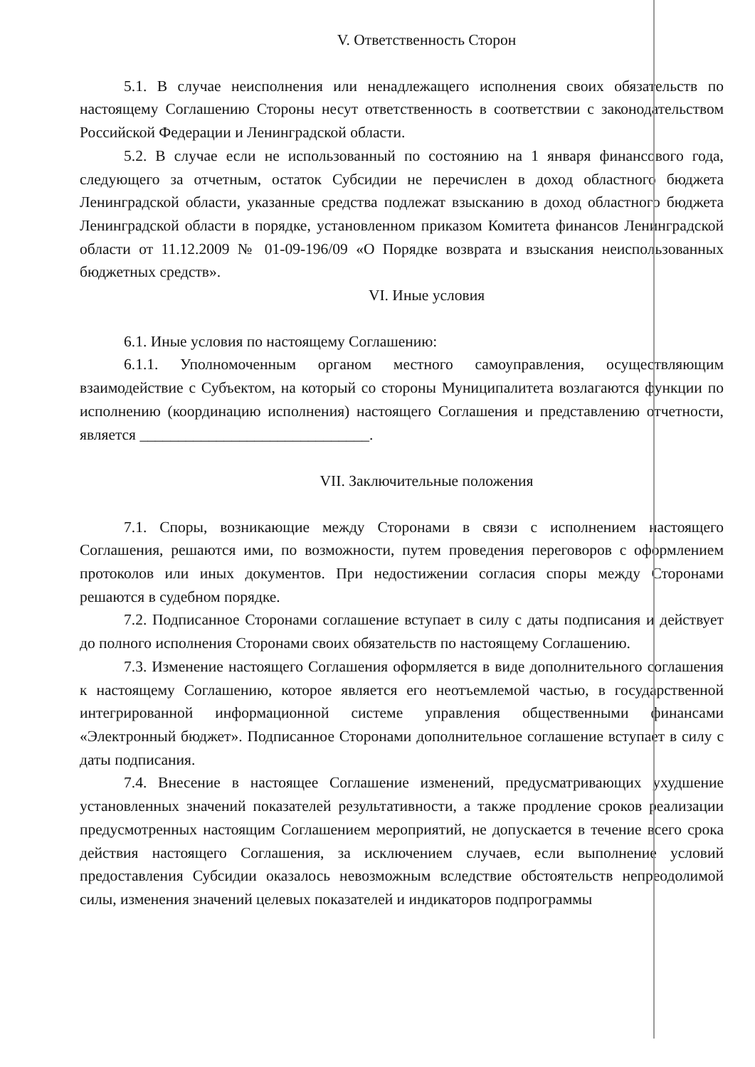V. Ответственность Сторон
5.1. В случае неисполнения или ненадлежащего исполнения своих обязательств по настоящему Соглашению Стороны несут ответственность в соответствии с законодательством Российской Федерации и Ленинградской области.
5.2. В случае если не использованный по состоянию на 1 января финансового года, следующего за отчетным, остаток Субсидии не перечислен в доход областного бюджета Ленинградской области, указанные средства подлежат взысканию в доход областного бюджета Ленинградской области в порядке, установленном приказом Комитета финансов Ленинградской области от 11.12.2009 № 01-09-196/09 «О Порядке возврата и взыскания неиспользованных бюджетных средств».
VI. Иные условия
6.1. Иные условия по настоящему Соглашению:
6.1.1. Уполномоченным органом местного самоуправления, осуществляющим взаимодействие с Субъектом, на который со стороны Муниципалитета возлагаются функции по исполнению (координацию исполнения) настоящего Соглашения и представлению отчетности, является ______________________________.
VII. Заключительные положения
7.1. Споры, возникающие между Сторонами в связи с исполнением настоящего Соглашения, решаются ими, по возможности, путем проведения переговоров с оформлением протоколов или иных документов. При недостижении согласия споры между Сторонами решаются в судебном порядке.
7.2. Подписанное Сторонами соглашение вступает в силу с даты подписания и действует до полного исполнения Сторонами своих обязательств по настоящему Соглашению.
7.3. Изменение настоящего Соглашения оформляется в виде дополнительного соглашения к настоящему Соглашению, которое является его неотъемлемой частью, в государственной интегрированной информационной системе управления общественными финансами «Электронный бюджет». Подписанное Сторонами дополнительное соглашение вступает в силу с даты подписания.
7.4. Внесение в настоящее Соглашение изменений, предусматривающих ухудшение установленных значений показателей результативности, а также продление сроков реализации предусмотренных настоящим Соглашением мероприятий, не допускается в течение всего срока действия настоящего Соглашения, за исключением случаев, если выполнение условий предоставления Субсидии оказалось невозможным вследствие обстоятельств непреодолимой силы, изменения значений целевых показателей и индикаторов подпрограммы